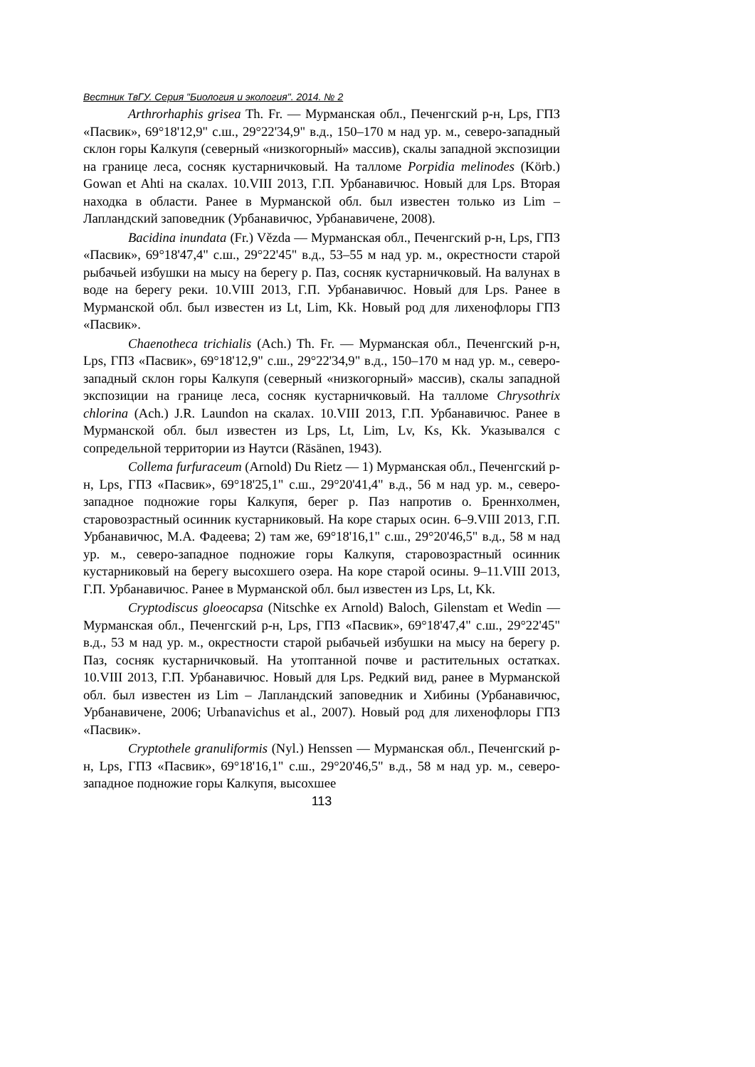Вестник ТвГУ. Серия "Биология и экология". 2014. № 2
Arthrorhaphis grisea Th. Fr. — Мурманская обл., Печенгский р-н, Lps, ГПЗ «Пасвик», 69°18'12,9" с.ш., 29°22'34,9" в.д., 150–170 м над ур. м., северо-западный склон горы Калкупя (северный «низкогорный» массив), скалы западной экспозиции на границе леса, сосняк кустарничковый. На талломе Porpidia melinodes (Körb.) Gowan et Ahti на скалах. 10.VIII 2013, Г.П. Урбанавичюс. Новый для Lps. Вторая находка в области. Ранее в Мурманской обл. был известен только из Lim – Лапландский заповедник (Урбанавичюс, Урбанавичене, 2008).
Bacidina inundata (Fr.) Vězda — Мурманская обл., Печенгский р-н, Lps, ГПЗ «Пасвик», 69°18'47,4" с.ш., 29°22'45" в.д., 53–55 м над ур. м., окрестности старой рыбачьей избушки на мысу на берегу р. Паз, сосняк кустарничковый. На валунах в воде на берегу реки. 10.VIII 2013, Г.П. Урбанавичюс. Новый для Lps. Ранее в Мурманской обл. был известен из Lt, Lim, Kk. Новый род для лихенофлоры ГПЗ «Пасвик».
Chaenotheca trichialis (Ach.) Th. Fr. — Мурманская обл., Печенгский р-н, Lps, ГПЗ «Пасвик», 69°18'12,9" с.ш., 29°22'34,9" в.д., 150–170 м над ур. м., северо-западный склон горы Калкупя (северный «низкогорный» массив), скалы западной экспозиции на границе леса, сосняк кустарничковый. На талломе Chrysothrix chlorina (Ach.) J.R. Laundon на скалах. 10.VIII 2013, Г.П. Урбанавичюс. Ранее в Мурманской обл. был известен из Lps, Lt, Lim, Lv, Ks, Kk. Указывался с сопредельной территории из Наутси (Räsänen, 1943).
Collema furfuraceum (Arnold) Du Rietz — 1) Мурманская обл., Печенгский р-н, Lps, ГПЗ «Пасвик», 69°18'25,1" с.ш., 29°20'41,4" в.д., 56 м над ур. м., северо-западное подножие горы Калкупя, берег р. Паз напротив о. Бреннхолмен, старовозрастный осинник кустарниковый. На коре старых осин. 6–9.VIII 2013, Г.П. Урбанавичюс, М.А. Фадеева; 2) там же, 69°18'16,1" с.ш., 29°20'46,5" в.д., 58 м над ур. м., северо-западное подножие горы Калкупя, старовозрастный осинник кустарниковый на берегу высохшего озера. На коре старой осины. 9–11.VIII 2013, Г.П. Урбанавичюс. Ранее в Мурманской обл. был известен из Lps, Lt, Kk.
Cryptodiscus gloeocapsa (Nitschke ex Arnold) Baloch, Gilenstam et Wedin — Мурманская обл., Печенгский р-н, Lps, ГПЗ «Пасвик», 69°18'47,4" с.ш., 29°22'45" в.д., 53 м над ур. м., окрестности старой рыбачьей избушки на мысу на берегу р. Паз, сосняк кустарничковый. На утоптанной почве и растительных остатках. 10.VIII 2013, Г.П. Урбанавичюс. Новый для Lps. Редкий вид, ранее в Мурманской обл. был известен из Lim – Лапландский заповедник и Хибины (Урбанавичюс, Урбанавичене, 2006; Urbanavichus et al., 2007). Новый род для лихенофлоры ГПЗ «Пасвик».
Cryptothele granuliformis (Nyl.) Henssen — Мурманская обл., Печенгский р-н, Lps, ГПЗ «Пасвик», 69°18'16,1" с.ш., 29°20'46,5" в.д., 58 м над ур. м., северо-западное подножие горы Калкупя, высохшее
113